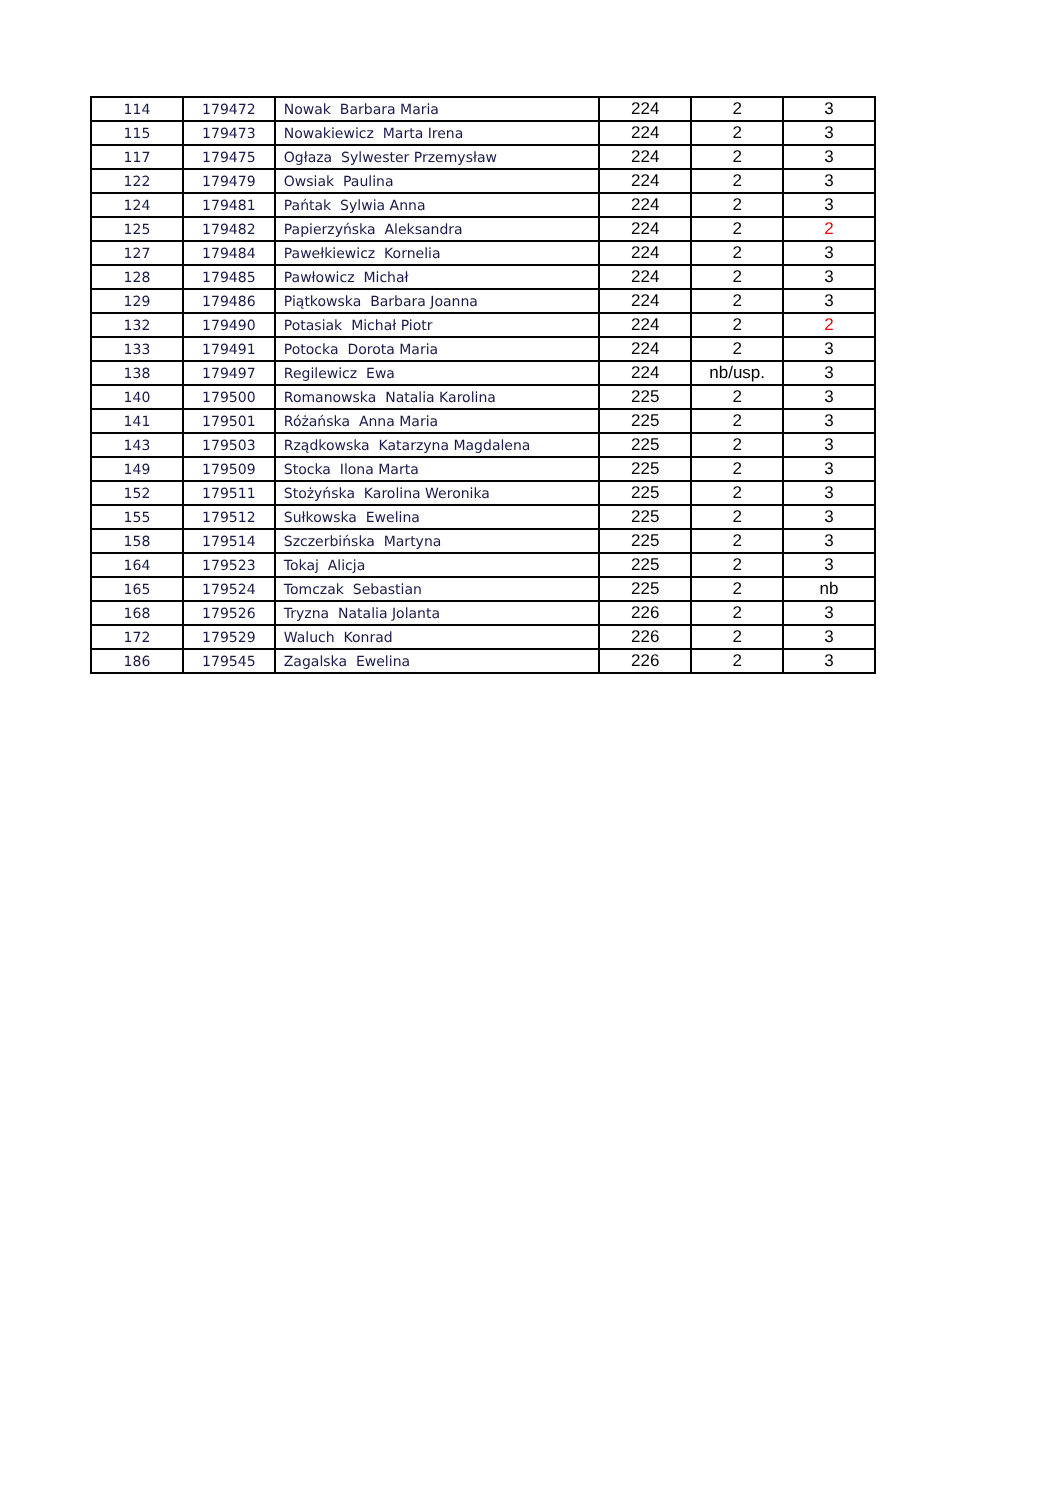| 114 | 179472 | Nowak Barbara Maria | 224 | 2 | 3 |
| 115 | 179473 | Nowakiewicz Marta Irena | 224 | 2 | 3 |
| 117 | 179475 | Ogłaza Sylwester Przemysław | 224 | 2 | 3 |
| 122 | 179479 | Owsiak Paulina | 224 | 2 | 3 |
| 124 | 179481 | Pańtak Sylwia Anna | 224 | 2 | 3 |
| 125 | 179482 | Papierzyńska Aleksandra | 224 | 2 | 2 |
| 127 | 179484 | Pawełkiewicz Kornelia | 224 | 2 | 3 |
| 128 | 179485 | Pawłowicz Michał | 224 | 2 | 3 |
| 129 | 179486 | Piątkowska Barbara Joanna | 224 | 2 | 3 |
| 132 | 179490 | Potasiak Michał Piotr | 224 | 2 | 2 |
| 133 | 179491 | Potocka Dorota Maria | 224 | 2 | 3 |
| 138 | 179497 | Regilewicz Ewa | 224 | nb/usp. | 3 |
| 140 | 179500 | Romanowska Natalia Karolina | 225 | 2 | 3 |
| 141 | 179501 | Różańska Anna Maria | 225 | 2 | 3 |
| 143 | 179503 | Rządkowska Katarzyna Magdalena | 225 | 2 | 3 |
| 149 | 179509 | Stocka Ilona Marta | 225 | 2 | 3 |
| 152 | 179511 | Stożyńska Karolina Weronika | 225 | 2 | 3 |
| 155 | 179512 | Sułkowska Ewelina | 225 | 2 | 3 |
| 158 | 179514 | Szczerbińska Martyna | 225 | 2 | 3 |
| 164 | 179523 | Tokaj Alicja | 225 | 2 | 3 |
| 165 | 179524 | Tomczak Sebastian | 225 | 2 | nb |
| 168 | 179526 | Tryzna Natalia Jolanta | 226 | 2 | 3 |
| 172 | 179529 | Waluch Konrad | 226 | 2 | 3 |
| 186 | 179545 | Zagalska Ewelina | 226 | 2 | 3 |